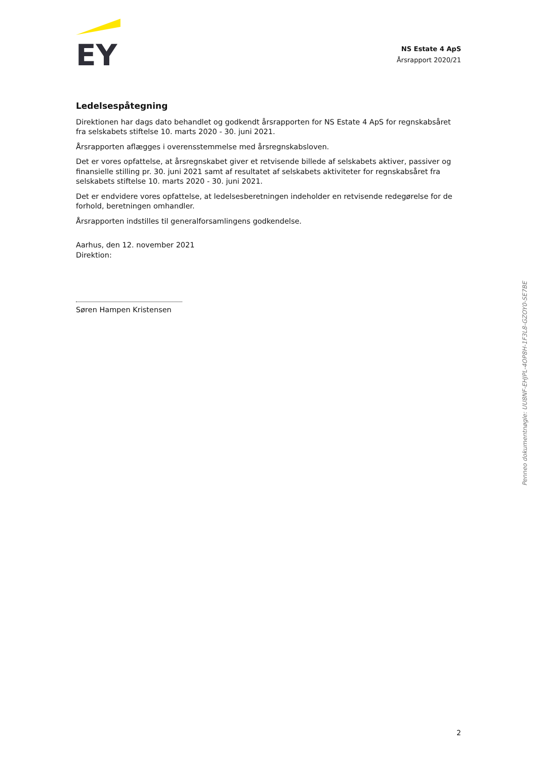EY
NS Estate 4 ApS
Årsrapport 2020/21
Ledelsespåtegning
Direktionen har dags dato behandlet og godkendt årsrapporten for NS Estate 4 ApS for regnskabsåret fra selskabets stiftelse 10. marts 2020 - 30. juni 2021.
Årsrapporten aflægges i overensstemmelse med årsregnskabsloven.
Det er vores opfattelse, at årsregnskabet giver et retvisende billede af selskabets aktiver, passiver og finansielle stilling pr. 30. juni 2021 samt af resultatet af selskabets aktiviteter for regnskabsåret fra selskabets stiftelse 10. marts 2020 - 30. juni 2021.
Det er endvidere vores opfattelse, at ledelsesberetningen indeholder en retvisende redegørelse for de forhold, beretningen omhandler.
Årsrapporten indstilles til generalforsamlingens godkendelse.
Aarhus, den 12. november 2021
Direktion:
Søren Hampen Kristensen
Penneo dokumentnøgle: UU8NF-EHJPL-4OP8H-1F3L8-GZOY0-SE7BE
2